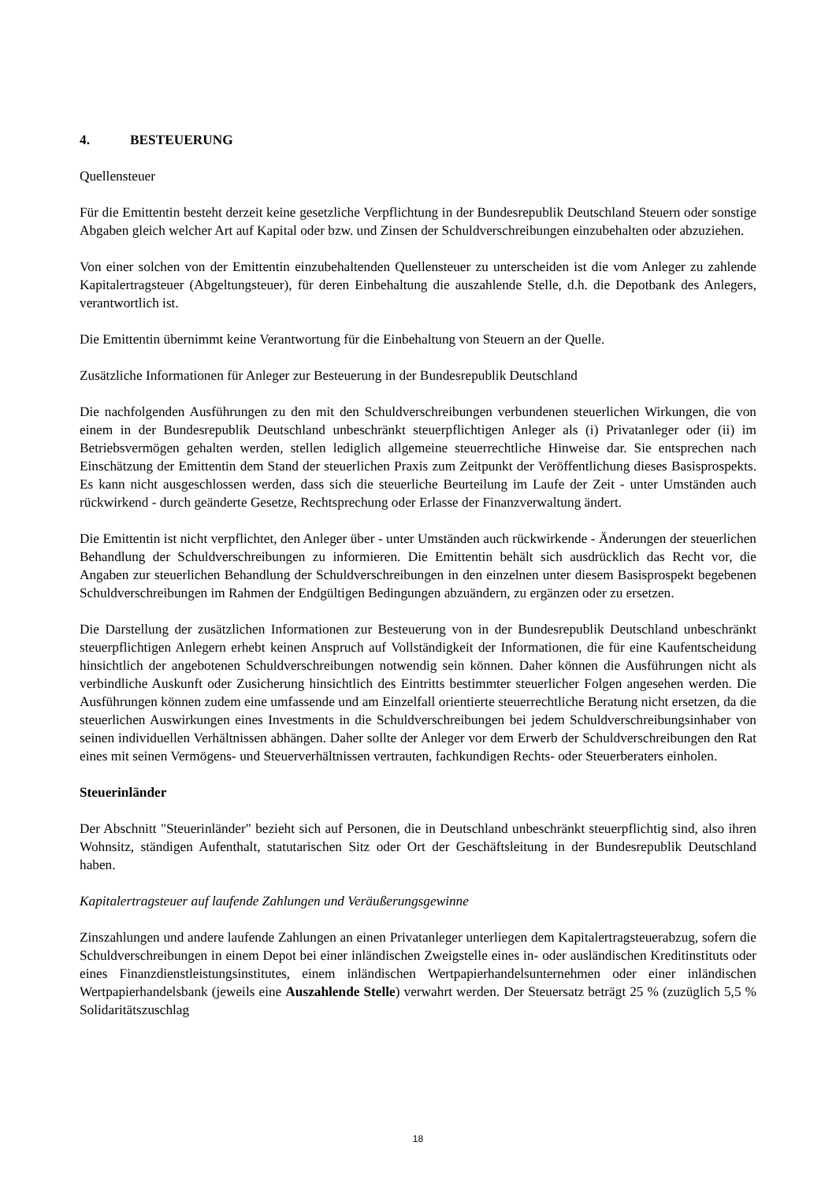4. BESTEUERUNG
Quellensteuer
Für die Emittentin besteht derzeit keine gesetzliche Verpflichtung in der Bundesrepublik Deutschland Steuern oder sonstige Abgaben gleich welcher Art auf Kapital oder bzw. und Zinsen der Schuldverschreibungen einzubehalten oder abzuziehen.
Von einer solchen von der Emittentin einzubehaltenden Quellensteuer zu unterscheiden ist die vom Anleger zu zahlende Kapitalertragsteuer (Abgeltungsteuer), für deren Einbehaltung die auszahlende Stelle, d.h. die Depotbank des Anlegers, verantwortlich ist.
Die Emittentin übernimmt keine Verantwortung für die Einbehaltung von Steuern an der Quelle.
Zusätzliche Informationen für Anleger zur Besteuerung in der Bundesrepublik Deutschland
Die nachfolgenden Ausführungen zu den mit den Schuldverschreibungen verbundenen steuerlichen Wirkungen, die von einem in der Bundesrepublik Deutschland unbeschränkt steuerpflichtigen Anleger als (i) Privatanleger oder (ii) im Betriebsvermögen gehalten werden, stellen lediglich allgemeine steuerrechtliche Hinweise dar. Sie entsprechen nach Einschätzung der Emittentin dem Stand der steuerlichen Praxis zum Zeitpunkt der Veröffentlichung dieses Basisprospekts. Es kann nicht ausgeschlossen werden, dass sich die steuerliche Beurteilung im Laufe der Zeit - unter Umständen auch rückwirkend - durch geänderte Gesetze, Rechtsprechung oder Erlasse der Finanzverwaltung ändert.
Die Emittentin ist nicht verpflichtet, den Anleger über - unter Umständen auch rückwirkende - Änderungen der steuerlichen Behandlung der Schuldverschreibungen zu informieren. Die Emittentin behält sich ausdrücklich das Recht vor, die Angaben zur steuerlichen Behandlung der Schuldverschreibungen in den einzelnen unter diesem Basisprospekt begebenen Schuldverschreibungen im Rahmen der Endgültigen Bedingungen abzuändern, zu ergänzen oder zu ersetzen.
Die Darstellung der zusätzlichen Informationen zur Besteuerung von in der Bundesrepublik Deutschland unbeschränkt steuerpflichtigen Anlegern erhebt keinen Anspruch auf Vollständigkeit der Informationen, die für eine Kaufentscheidung hinsichtlich der angebotenen Schuldverschreibungen notwendig sein können. Daher können die Ausführungen nicht als verbindliche Auskunft oder Zusicherung hinsichtlich des Eintritts bestimmter steuerlicher Folgen angesehen werden. Die Ausführungen können zudem eine umfassende und am Einzelfall orientierte steuerrechtliche Beratung nicht ersetzen, da die steuerlichen Auswirkungen eines Investments in die Schuldverschreibungen bei jedem Schuldverschreibungsinhaber von seinen individuellen Verhältnissen abhängen. Daher sollte der Anleger vor dem Erwerb der Schuldverschreibungen den Rat eines mit seinen Vermögens- und Steuerverhältnissen vertrauten, fachkundigen Rechts- oder Steuerberaters einholen.
Steuerinländer
Der Abschnitt "Steuerinländer" bezieht sich auf Personen, die in Deutschland unbeschränkt steuerpflichtig sind, also ihren Wohnsitz, ständigen Aufenthalt, statutarischen Sitz oder Ort der Geschäftsleitung in der Bundesrepublik Deutschland haben.
Kapitalertragsteuer auf laufende Zahlungen und Veräußerungsgewinne
Zinszahlungen und andere laufende Zahlungen an einen Privatanleger unterliegen dem Kapitalertragsteuerabzug, sofern die Schuldverschreibungen in einem Depot bei einer inländischen Zweigstelle eines in- oder ausländischen Kreditinstituts oder eines Finanzdienstleistungsinstitutes, einem inländischen Wertpapierhandelsunternehmen oder einer inländischen Wertpapierhandelsbank (jeweils eine Auszahlende Stelle) verwahrt werden. Der Steuersatz beträgt 25 % (zuzüglich 5,5 % Solidaritätszuschlag
18